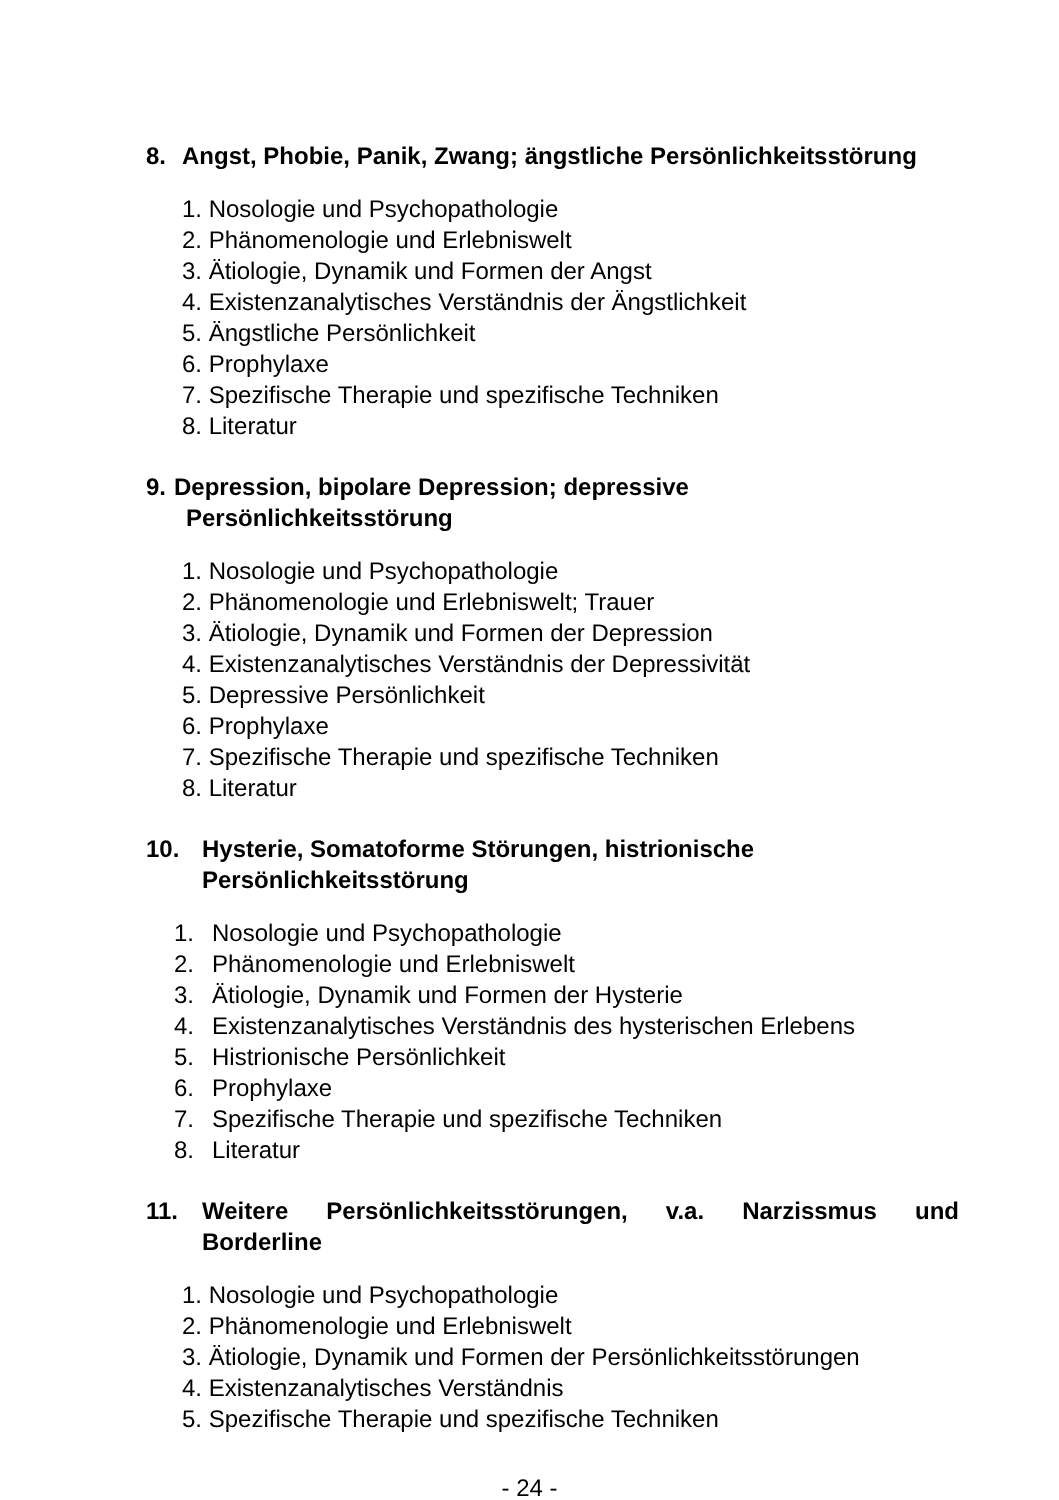8. Angst, Phobie, Panik, Zwang; ängstliche Persönlichkeitsstörung
1. Nosologie und Psychopathologie
2. Phänomenologie und Erlebniswelt
3. Ätiologie, Dynamik und Formen der Angst
4. Existenzanalytisches Verständnis der Ängstlichkeit
5. Ängstliche Persönlichkeit
6. Prophylaxe
7. Spezifische Therapie und spezifische Techniken
8. Literatur
9. Depression, bipolare Depression; depressive
Persönlichkeitsstörung
1. Nosologie und Psychopathologie
2. Phänomenologie und Erlebniswelt; Trauer
3. Ätiologie, Dynamik und Formen der Depression
4. Existenzanalytisches Verständnis der Depressivität
5. Depressive Persönlichkeit
6. Prophylaxe
7. Spezifische Therapie und spezifische Techniken
8. Literatur
10. Hysterie, Somatoforme Störungen, histrionische
Persönlichkeitsstörung
1. Nosologie und Psychopathologie
2. Phänomenologie und Erlebniswelt
3. Ätiologie, Dynamik und Formen der Hysterie
4. Existenzanalytisches Verständnis des hysterischen Erlebens
5. Histrionische Persönlichkeit
6. Prophylaxe
7. Spezifische Therapie und spezifische Techniken
8. Literatur
11. Weitere Persönlichkeitsstörungen, v.a. Narzissmus und
Borderline
1. Nosologie und Psychopathologie
2. Phänomenologie und Erlebniswelt
3. Ätiologie, Dynamik und Formen der Persönlichkeitsstörungen
4. Existenzanalytisches Verständnis
5. Spezifische Therapie und spezifische Techniken
- 24 -